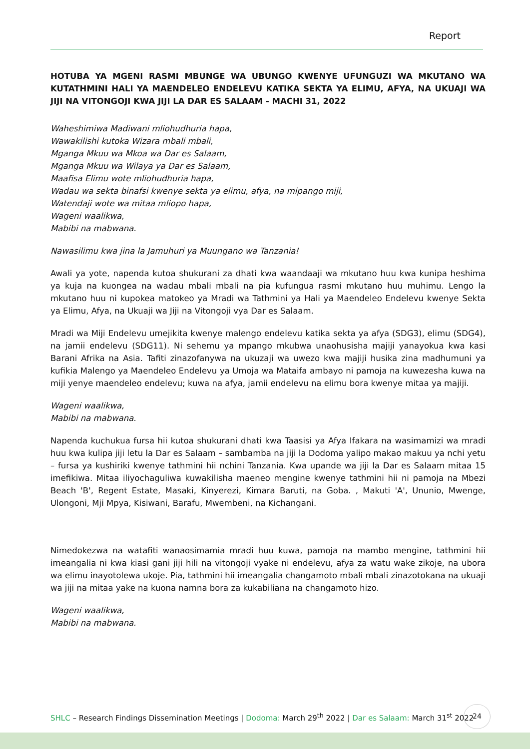Report
HOTUBA YA MGENI RASMI MBUNGE WA UBUNGO KWENYE UFUNGUZI WA MKUTANO WA KUTATHMINI HALI YA MAENDELEO ENDELEVU KATIKA SEKTA YA ELIMU, AFYA, NA UKUAJI WA JIJI NA VITONGOJI KWA JIJI LA DAR ES SALAAM - MACHI 31, 2022
Waheshimiwa Madiwani mliohudhuria hapa,
Wawakilishi kutoka Wizara mbali mbali,
Mganga Mkuu wa Mkoa wa Dar es Salaam,
Mganga Mkuu wa Wilaya ya Dar es Salaam,
Maafisa Elimu wote mliohudhuria hapa,
Wadau wa sekta binafsi kwenye sekta ya elimu, afya, na mipango miji,
Watendaji wote wa mitaa mliopo hapa,
Wageni waalikwa,
Mabibi na mabwana.
Nawasilimu kwa jina la Jamuhuri ya Muungano wa Tanzania!
Awali ya yote, napenda kutoa shukurani za dhati kwa waandaaji wa mkutano huu kwa kunipa heshima ya kuja na kuongea na wadau mbali mbali na pia kufungua rasmi mkutano huu muhimu. Lengo la mkutano huu ni kupokea matokeo ya Mradi wa Tathmini ya Hali ya Maendeleo Endelevu kwenye Sekta ya Elimu, Afya, na Ukuaji wa Jiji na Vitongoji vya Dar es Salaam.
Mradi wa Miji Endelevu umejikita kwenye malengo endelevu katika sekta ya afya (SDG3), elimu (SDG4), na jamii endelevu (SDG11). Ni sehemu ya mpango mkubwa unaohusisha majiji yanayokua kwa kasi Barani Afrika na Asia. Tafiti zinazofanywa na ukuzaji wa uwezo kwa majiji husika zina madhumuni ya kufikia Malengo ya Maendeleo Endelevu ya Umoja wa Mataifa ambayo ni pamoja na kuwezesha kuwa na miji yenye maendeleo endelevu; kuwa na afya, jamii endelevu na elimu bora kwenye mitaa ya majiji.
Wageni waalikwa,
Mabibi na mabwana.
Napenda kuchukua fursa hii kutoa shukurani dhati kwa Taasisi ya Afya Ifakara na wasimamizi wa mradi huu kwa kulipa jiji letu la Dar es Salaam – sambamba na jiji la Dodoma yalipo makao makuu ya nchi yetu – fursa ya kushiriki kwenye tathmini hii nchini Tanzania. Kwa upande wa jiji la Dar es Salaam mitaa 15 imefikiwa. Mitaa iliyochaguliwa kuwakilisha maeneo mengine kwenye tathmini hii ni pamoja na Mbezi Beach 'B', Regent Estate, Masaki, Kinyerezi, Kimara Baruti, na Goba. , Makuti 'A', Ununio, Mwenge, Ulongoni, Mji Mpya, Kisiwani, Barafu, Mwembeni, na Kichangani.
Nimedokezwa na watafiti wanaosimamia mradi huu kuwa, pamoja na mambo mengine, tathmini hii imeangalia ni kwa kiasi gani jiji hili na vitongoji vyake ni endelevu, afya za watu wake zikoje, na ubora wa elimu inayotolewa ukoje. Pia, tathmini hii imeangalia changamoto mbali mbali zinazotokana na ukuaji wa jiji na mitaa yake na kuona namna bora za kukabiliana na changamoto hizo.
Wageni waalikwa,
Mabibi na mabwana.
SHLC – Research Findings Dissemination Meetings | Dodoma: March 29<sup>th</sup> 2022 | Dar es Salaam: March 31<sup>st</sup> 2022
24